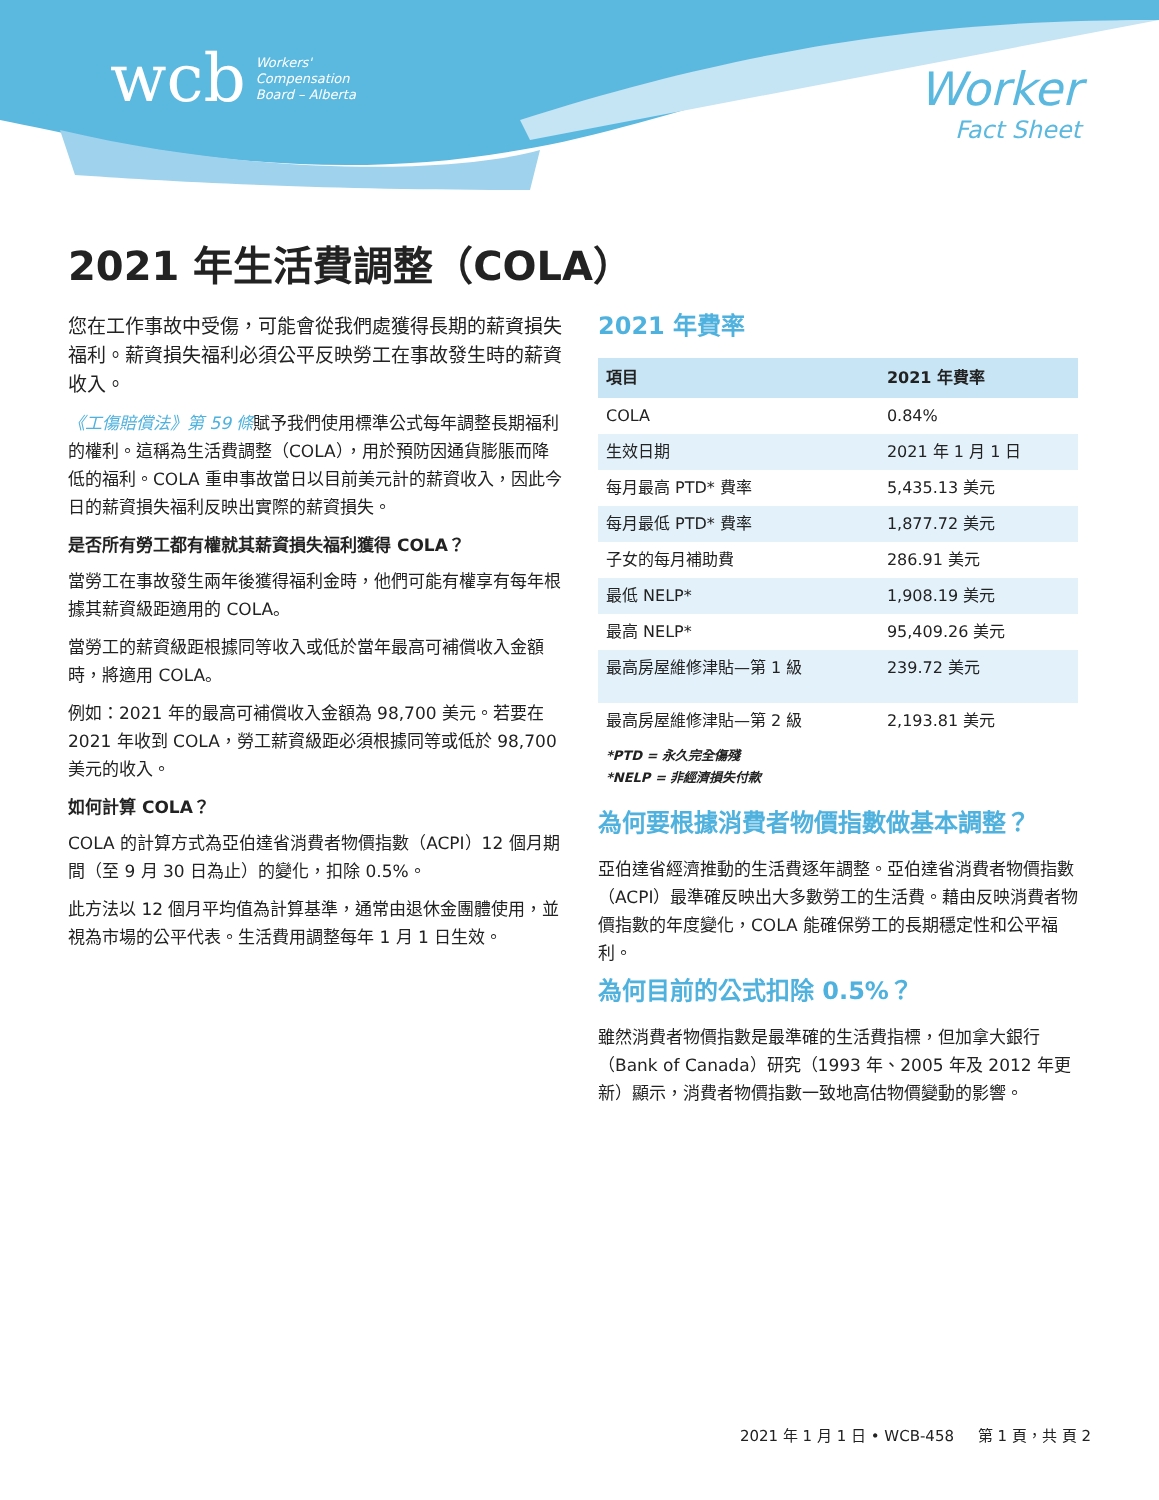wcb Workers'
Compensation
Board – Alberta
Worker
Fact Sheet
2021 年生活費調整（COLA）
您在工作事故中受傷，可能會從我們處獲得長期的薪資損失福利。薪資損失福利必須公平反映勞工在事故發生時的薪資收入。
《工傷賠償法》第 59 條賦予我們使用標準公式每年調整長期福利的權利。這稱為生活費調整（COLA），用於預防因通貨膨脹而降低的福利。COLA 重申事故當日以目前美元計的薪資收入，因此今日的薪資損失福利反映出實際的薪資損失。
是否所有勞工都有權就其薪資損失福利獲得 COLA？
當勞工在事故發生兩年後獲得福利金時，他們可能有權享有每年根據其薪資級距適用的 COLA。
當勞工的薪資級距根據同等收入或低於當年最高可補償收入金額時，將適用 COLA。
例如：2021 年的最高可補償收入金額為 98,700 美元。若要在 2021 年收到 COLA，勞工薪資級距必須根據同等或低於 98,700 美元的收入。
如何計算 COLA？
COLA 的計算方式為亞伯達省消費者物價指數（ACPI）12 個月期間（至 9 月 30 日為止）的變化，扣除 0.5%。
此方法以 12 個月平均值為計算基準，通常由退休金團體使用，並視為市場的公平代表。生活費用調整每年 1 月 1 日生效。
2021 年費率
| 項目 | 2021 年費率 |
| --- | --- |
| COLA | 0.84% |
| 生效日期 | 2021 年 1 月 1 日 |
| 每月最高 PTD* 費率 | 5,435.13 美元 |
| 每月最低 PTD* 費率 | 1,877.72 美元 |
| 子女的每月補助費 | 286.91 美元 |
| 最低 NELP* | 1,908.19 美元 |
| 最高 NELP* | 95,409.26 美元 |
| 最高房屋維修津貼—第 1 級 | 239.72 美元 |
| 最高房屋維修津貼—第 2 級 | 2,193.81 美元 |
*PTD = 永久完全傷殘
*NELP = 非經濟損失付款
為何要根據消費者物價指數做基本調整？
亞伯達省經濟推動的生活費逐年調整。亞伯達省消費者物價指數（ACPI）最準確反映出大多數勞工的生活費。藉由反映消費者物價指數的年度變化，COLA 能確保勞工的長期穩定性和公平福利。
為何目前的公式扣除 0.5%？
雖然消費者物價指數是最準確的生活費指標，但加拿大銀行（Bank of Canada）研究（1993 年、2005 年及 2012 年更新）顯示，消費者物價指數一致地高估物價變動的影響。
2021 年 1 月 1 日 • WCB-458 第 1 頁，共 頁 2